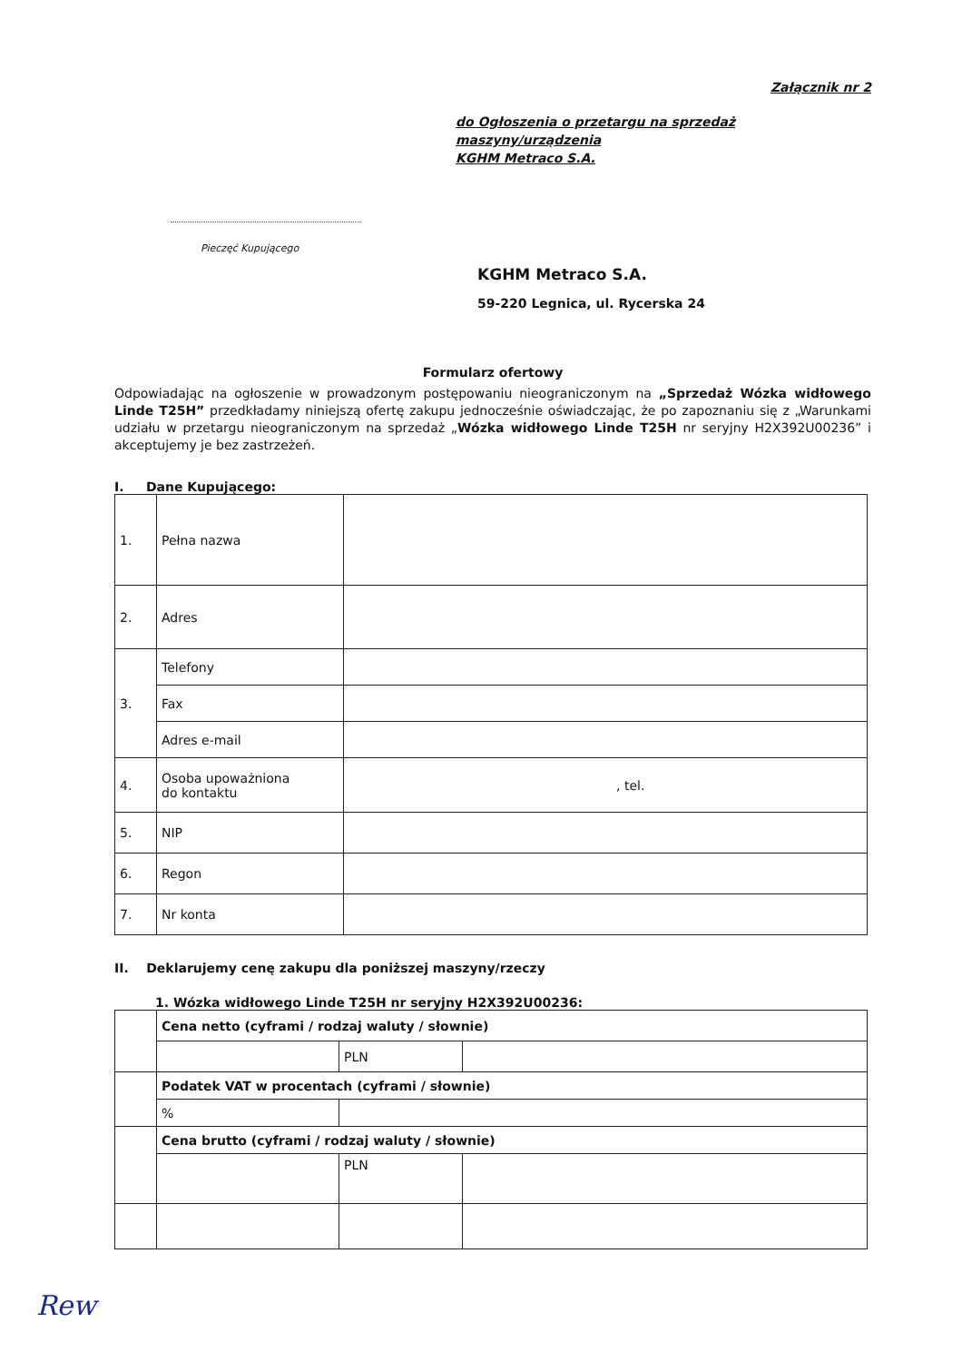Załącznik nr 2
do Ogłoszenia o przetargu na sprzedaż maszyny/urządzenia
KGHM Metraco S.A.
Pieczęć Kupującego
KGHM Metraco S.A.
59-220 Legnica, ul. Rycerska 24
Formularz ofertowy
Odpowiadając na ogłoszenie w prowadzonym postępowaniu nieograniczonym na „Sprzedaż Wózka widłowego Linde T25H” przedkładamy niniejszą ofertę zakupu jednocześnie oświadczając, że po zapoznaniu się z „Warunkami udziału w przetargu nieograniczonym na sprzedaż „Wózka widłowego Linde T25H nr seryjny H2X392U00236” i akceptujemy je bez zastrzeżeń.
I. Dane Kupującego:
| 1. | Pełna nazwa | |
| 2. | Adres | |
| 3. | Telefony | |
| | Fax | |
| | Adres e-mail | |
| 4. | Osoba upoważniona do kontaktu | , tel. |
| 5. | NIP | |
| 6. | Regon | |
| 7. | Nr konta | |
II. Deklarujemy cenę zakupu dla poniższej maszyny/rzeczy
1. Wózka widłowego Linde T25H nr seryjny H2X392U00236:
| | Cena netto (cyframi / rodzaj waluty / słownie) | | |
| | | PLN | |
| | Podatek VAT w procentach (cyframi / słownie) | | |
| | % | | |
| | Cena brutto (cyframi / rodzaj waluty / słownie) | | |
| | | PLN | |
Rew